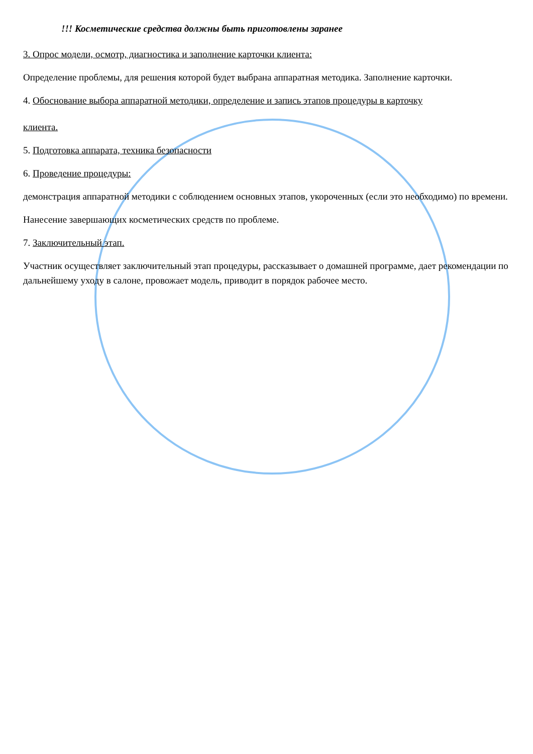!!! Косметические средства должны быть приготовлены заранее
3. Опрос модели, осмотр, диагностика и заполнение карточки клиента:
Определение проблемы, для решения которой будет выбрана аппаратная методика. Заполнение карточки.
4. Обоснование выбора аппаратной методики, определение и запись этапов процедуры в карточку
клиента.
5. Подготовка аппарата, техника безопасности
6. Проведение процедуры:
демонстрация аппаратной методики с соблюдением основных этапов, укороченных (если это необходимо) по времени.
Нанесение завершающих косметических средств по проблеме.
7. Заключительный этап.
Участник осуществляет заключительный этап процедуры, рассказывает о домашней программе, дает рекомендации по дальнейшему уходу в салоне, провожает модель, приводит в порядок рабочее место.